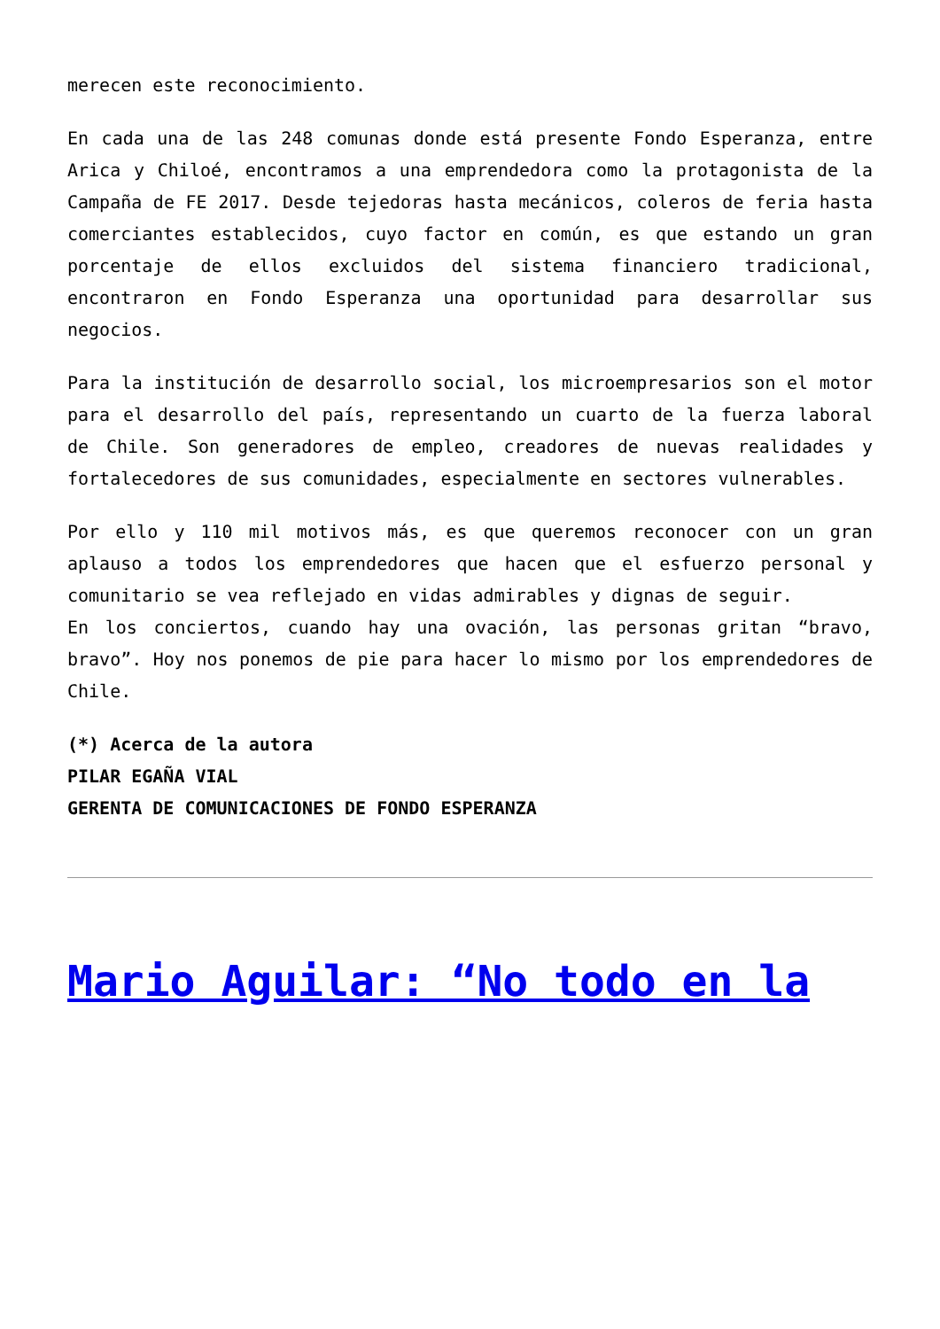merecen este reconocimiento.
En cada una de las 248 comunas donde está presente Fondo Esperanza, entre Arica y Chiloé, encontramos a una emprendedora como la protagonista de la Campaña de FE 2017. Desde tejedoras hasta mecánicos, coleros de feria hasta comerciantes establecidos, cuyo factor en común, es que estando un gran porcentaje de ellos excluidos del sistema financiero tradicional, encontraron en Fondo Esperanza una oportunidad para desarrollar sus negocios.
Para la institución de desarrollo social, los microempresarios son el motor para el desarrollo del país, representando un cuarto de la fuerza laboral de Chile. Son generadores de empleo, creadores de nuevas realidades y fortalecedores de sus comunidades, especialmente en sectores vulnerables.
Por ello y 110 mil motivos más, es que queremos reconocer con un gran aplauso a todos los emprendedores que hacen que el esfuerzo personal y comunitario se vea reflejado en vidas admirables y dignas de seguir.
En los conciertos, cuando hay una ovación, las personas gritan “bravo, bravo”. Hoy nos ponemos de pie para hacer lo mismo por los emprendedores de Chile.
(*) Acerca de la autora
PILAR EGAÑA VIAL
GERENTA DE COMUNICACIONES DE FONDO ESPERANZA
Mario Aguilar: “No todo en la